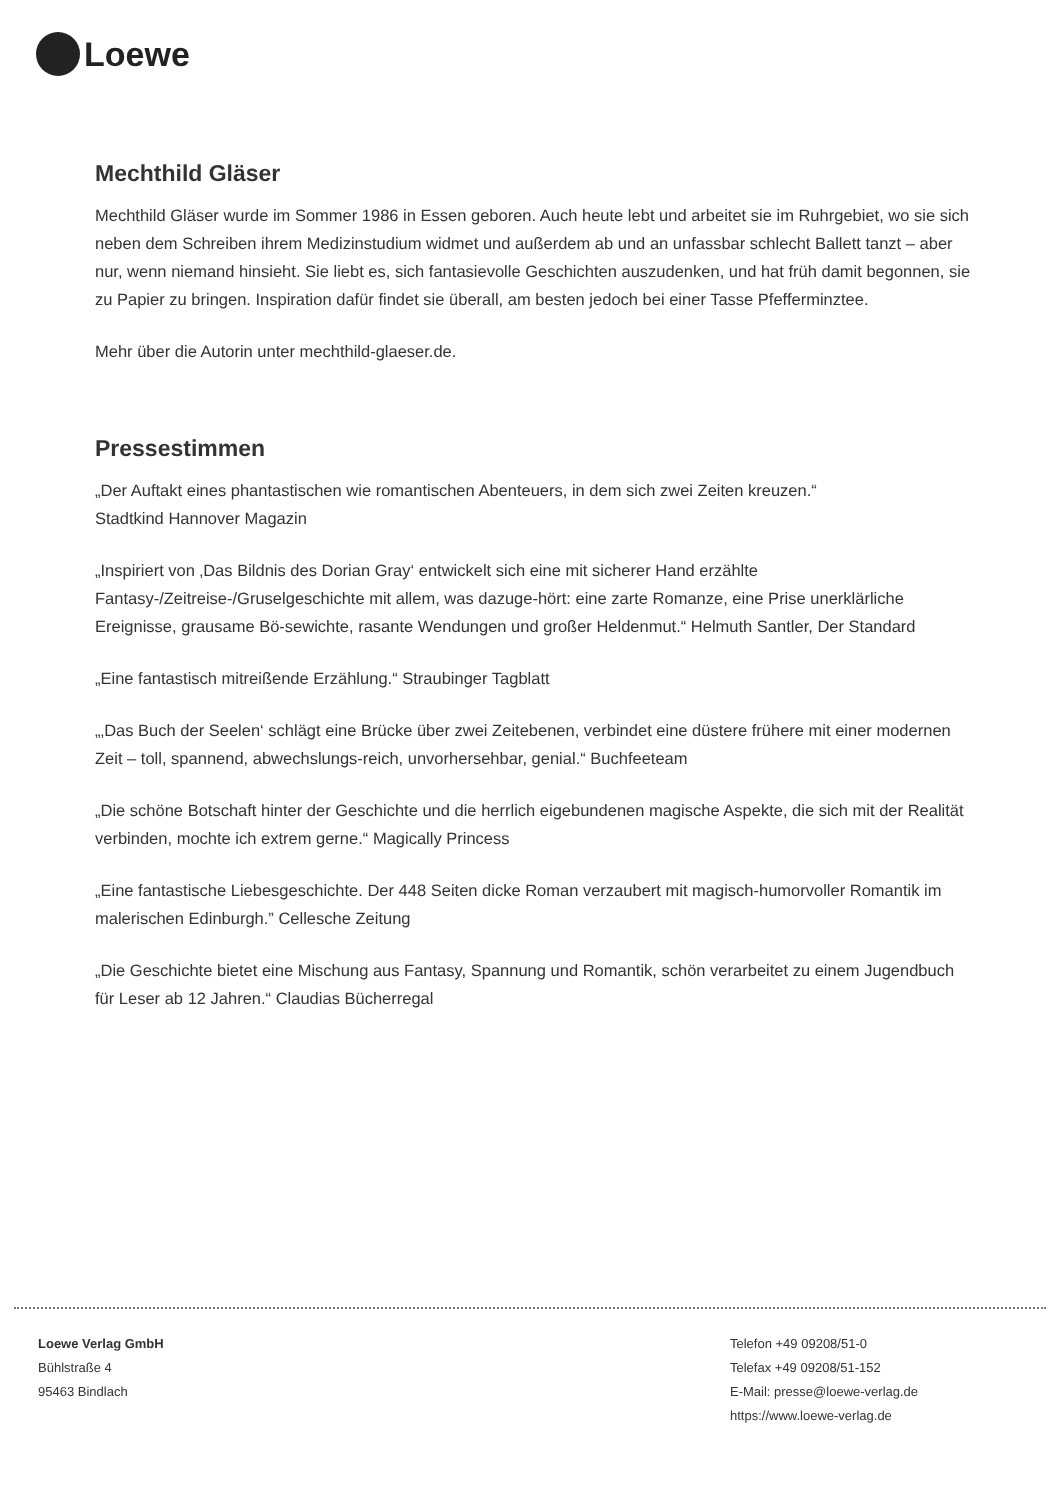Loewe
Mechthild Gläser
Mechthild Gläser wurde im Sommer 1986 in Essen geboren. Auch heute lebt und arbeitet sie im Ruhrgebiet, wo sie sich neben dem Schreiben ihrem Medizinstudium widmet und außerdem ab und an unfassbar schlecht Ballett tanzt – aber nur, wenn niemand hinsieht. Sie liebt es, sich fantasievolle Geschichten auszudenken, und hat früh damit begonnen, sie zu Papier zu bringen. Inspiration dafür findet sie überall, am besten jedoch bei einer Tasse Pfefferminztee.
Mehr über die Autorin unter mechthild-glaeser.de.
Pressestimmen
„Der Auftakt eines phantastischen wie romantischen Abenteuers, in dem sich zwei Zeiten kreuzen.“
Stadtkind Hannover Magazin
„Inspiriert von ‚Das Bildnis des Dorian Gray‘ entwickelt sich eine mit sicherer Hand erzählte Fantasy-/Zeitreise-/Gruselgeschichte mit allem, was dazuge-hört: eine zarte Romanze, eine Prise unerklärliche Ereignisse, grausame Bö-sewichte, rasante Wendungen und großer Heldenmut.“ Helmuth Santler, Der Standard
„Eine fantastisch mitreißende Erzählung.“ Straubinger Tagblatt
„‚Das Buch der Seelen‘ schlägt eine Brücke über zwei Zeitebenen, verbindet eine düstere frühere mit einer modernen Zeit – toll, spannend, abwechslungs-reich, unvorhersehbar, genial.“ Buchfeeteam
„Die schöne Botschaft hinter der Geschichte und die herrlich eigebundenen magische Aspekte, die sich mit der Realität verbinden, mochte ich extrem gerne.“ Magically Princess
„Eine fantastische Liebesgeschichte. Der 448 Seiten dicke Roman verzaubert mit magisch-humorvoller Romantik im malerischen Edinburgh.” Cellesche Zeitung
„Die Geschichte bietet eine Mischung aus Fantasy, Spannung und Romantik, schön verarbeitet zu einem Jugendbuch für Leser ab 12 Jahren.“ Claudias Bücherregal
Loewe Verlag GmbH
Bühlstraße 4
95463 Bindlach
Telefon +49 09208/51-0
Telefax +49 09208/51-152
E-Mail: presse@loewe-verlag.de
https://www.loewe-verlag.de